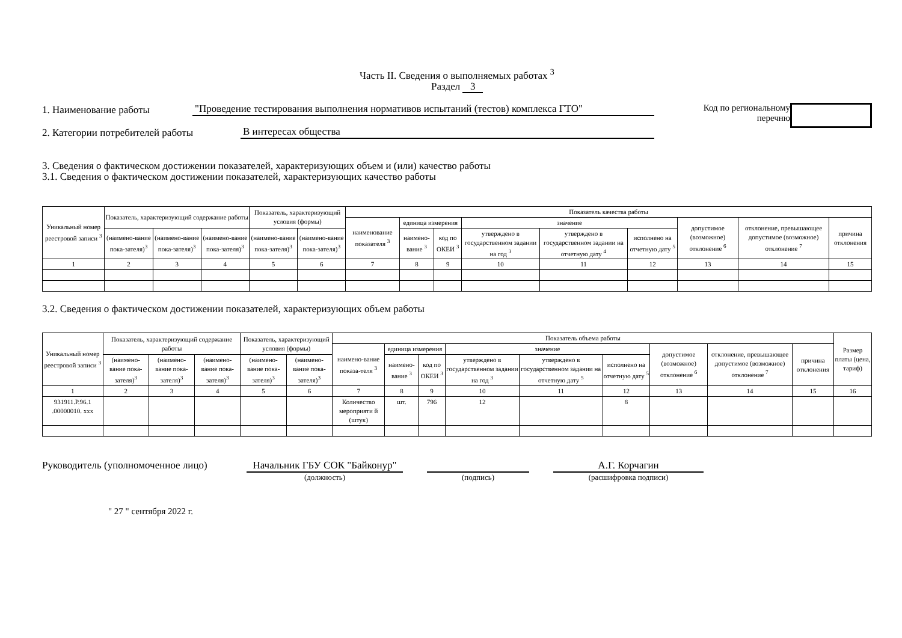Часть II. Сведения о выполняемых работах <sup>3</sup>
Раздел 3
1. Наименование работы "Проведение тестирования выполнения нормативов испытаний (тестов) комплекса ГТО"
2. Категории потребителей работы В интересах общества
Код по региональному
перечню
3. Сведения о фактическом достижении показателей, характеризующих объем и (или) качество работы
3.1. Сведения о фактическом достижении показателей, характеризующих качество работы
| Уникальный номер реестровой записи <sup>3</sup> | Показатель, характеризующий содержание работы | | | Показатель, характеризующий условия (формы) | | Показатель качества работы | | | | | | | | |
| --- | --- | --- | --- | --- | --- | --- | --- | --- | --- | --- | --- | --- | --- | --- |
| | | | | | | наименование показателя <sup>3</sup> | единица измерения | | значение | | | допустимое (возможное) отклонение <sup>6</sup> | отклонение, превышающее допустимое (возможное) отклонение <sup>7</sup> | причина отклонения |
| | (наимено-вание пока-зателя)<sup>3</sup> | (наимено-вание пока-зателя)<sup>3</sup> | (наимено-вание пока-зателя)<sup>3</sup> | (наимено-вание пока-зателя)<sup>3</sup> | (наимено-вание пока-зателя)<sup>3</sup> | | наимено-вание <sup>3</sup> | код по ОКЕИ <sup>3</sup> | утверждено в государственном задании на год <sup>3</sup> | утверждено в государственном задании на отчетную дату <sup>4</sup> | исполнено на отчетную дату <sup>5</sup> | | | |
| 1 | 2 | 3 | 4 | 5 | 6 | 7 | 8 | 9 | 10 | 11 | 12 | 13 | 14 | 15 |
3.2. Сведения о фактическом достижении показателей, характеризующих объем работы
| Уникальный номер реестровой записи <sup>3</sup> | Показатель, характеризующий содержание работы | | | Показатель, характеризующий условия (формы) | | Показатель объема работы | | | | | | | | | Размер платы (цена, тариф) |
| --- | --- | --- | --- | --- | --- | --- | --- | --- | --- | --- | --- | --- | --- | --- | --- |
| | | | | | | наимено-вание показа-теля <sup>3</sup> | единица измерения | | значение | | | допустимое (возможное) отклонение <sup>6</sup> | отклонение, превышающее допустимое (возможное) отклонение <sup>7</sup> | причина отклонения | |
| | (наимено-вание пока-зателя)<sup>3</sup> | (наимено-вание пока-зателя)<sup>3</sup> | (наимено-вание пока-зателя)<sup>3</sup> | (наимено-вание пока-зателя)<sup>3</sup> | (наимено-вание пока-зателя)<sup>3</sup> | | наимено-вание <sup>3</sup> | код по ОКЕИ <sup>3</sup> | утверждено в государственном задании на год <sup>3</sup> | утверждено в государственном задании на отчетную дату <sup>5</sup> | исполнено на отчетную дату <sup>5</sup> | | | | |
| 1 | 2 | 3 | 4 | 5 | 6 | 7 | 8 | 9 | 10 | 11 | 12 | 13 | 14 | 15 | 16 |
| 931911.Р.96.1 .00000010. ххх | | | | | | Количество мероприяти й (штук) | шт. | 796 | 12 | | 8 | | | | |
Руководитель (уполномоченное лицо)
Начальник ГБУ СОК "Байконур"
(должность)
(подпись)
А.Г. Корчагин
(расшифровка подписи)
" 27 " сентября 2022 г.